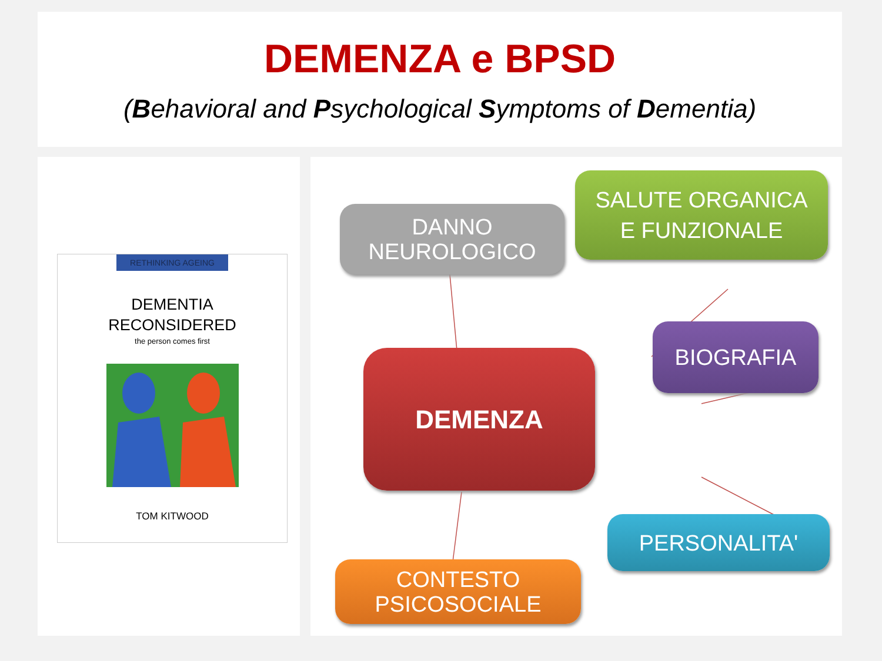DEMENZA e BPSD
(Behavioral and Psychological Symptoms of Dementia)
RETHINKING AGEING
DEMENTIA
RECONSIDERED
the person comes first
TOM KITWOOD
DANNO
NEUROLOGICO
SALUTE ORGANICA
E FUNZIONALE
BIOGRAFIA
DEMENZA
PERSONALITA'
CONTESTO
PSICOSOCIALE